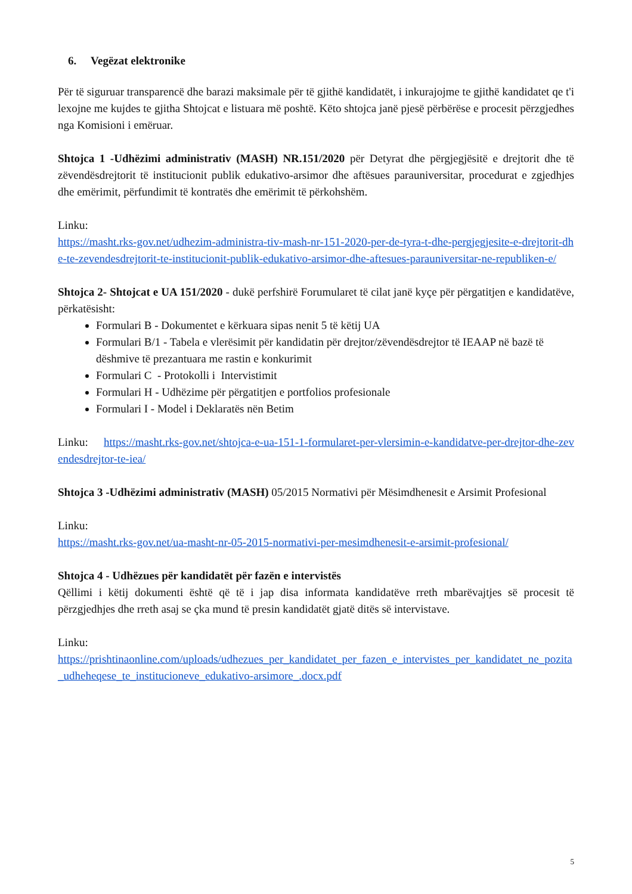6. Vegëzat elektronike
Për të siguruar transparencë dhe barazi maksimale për të gjithë kandidatët, i inkurajojme te gjithë kandidatet qe t'i lexojne me kujdes te gjitha Shtojcat e listuara më poshtë. Këto shtojca janë pjesë përbërëse e procesit përzgjedhes nga Komisioni i emëruar.
Shtojca 1 -Udhëzimi administrativ (MASH) NR.151/2020 për Detyrat dhe përgjegjësitë e drejtorit dhe të zëvendësdrejtorit të institucionit publik edukativo-arsimor dhe aftësues parauniversitar, procedurat e zgjedhjes dhe emërimit, përfundimit të kontratës dhe emërimit të përkohshëm.
Linku:
https://masht.rks-gov.net/udhezim-administra-tiv-mash-nr-151-2020-per-de-tyra-t-dhe-pergjegjesite-e-drejtorit-dhe-te-zevendesdrejtorit-te-institucionit-publik-edukativo-arsimor-dhe-aftesues-parauniversitar-ne-republiken-e/
Shtojca 2- Shtojcat e UA 151/2020 - dukë perfshirë Forumularet të cilat janë kyçe për përgatitjen e kandidatëve, përkatësisht:
Formulari B - Dokumentet e kërkuara sipas nenit 5 të këtij UA
Formulari B/1 - Tabela e vlerësimit për kandidatin për drejtor/zëvendësdrejtor të IEAAP në bazë të dëshmive të prezantuara me rastin e konkurimit
Formulari C - Protokolli i Intervistimit
Formulari H - Udhëzime për përgatitjen e portfolios profesionale
Formulari I - Model i Deklaratës nën Betim
Linku: https://masht.rks-gov.net/shtojca-e-ua-151-1-formularet-per-vlersimin-e-kandidatve-per-drejtor-dhe-zevendesdrejtor-te-iea/
Shtojca 3 -Udhëzimi administrativ (MASH) 05/2015 Normativi për Mësimdhenesit e Arsimit Profesional
Linku:
https://masht.rks-gov.net/ua-masht-nr-05-2015-normativi-per-mesimdhenesit-e-arsimit-profesional/
Shtojca 4 - Udhëzues për kandidatët për fazën e intervistës
Qëllimi i këtij dokumenti është që të i jap disa informata kandidatëve rreth mbarëvajtjes së procesit të përzgjedhjes dhe rreth asaj se çka mund të presin kandidatët gjatë ditës së intervistave.
Linku:
https://prishtinaonline.com/uploads/udhezues_per_kandidatet_per_fazen_e_intervistes_per_kandidatet_ne_pozita_udheheqese_te_institucioneve_edukativo-arsimore_.docx.pdf
5